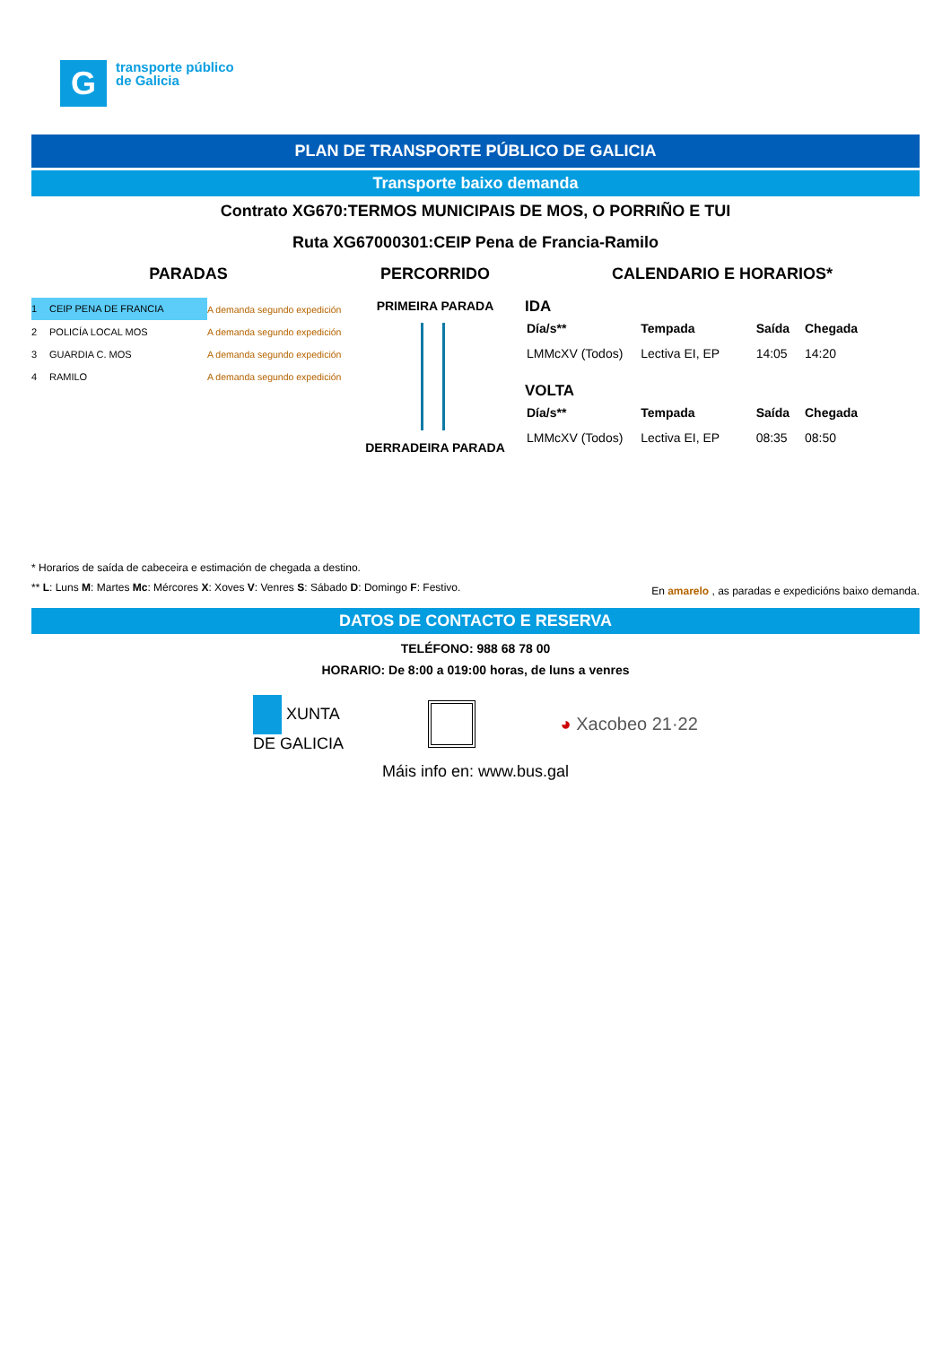G
transporte público
de Galicia
PLAN DE TRANSPORTE PÚBLICO DE GALICIA
Transporte baixo demanda
Contrato XG670:TERMOS MUNICIPAIS DE MOS, O PORRIÑO E TUI
Ruta XG67000301:CEIP Pena de Francia-Ramilo
PARADAS
1 CEIP PENA DE FRANCIA A demanda segundo expedición
2 POLICÍA LOCAL MOS A demanda segundo expedición
3 GUARDIA C. MOS A demanda segundo expedición
4 RAMILO A demanda segundo expedición
PERCORRIDO
PRIMEIRA PARADA
DERRADEIRA PARADA
CALENDARIO E HORARIOS*
IDA
| Día/s** | Tempada | Saída | Chegada |
| --- | --- | --- | --- |
| LMMcXV (Todos) | Lectiva EI, EP | 14:05 | 14:20 |
VOLTA
| Día/s** | Tempada | Saída | Chegada |
| --- | --- | --- | --- |
| LMMcXV (Todos) | Lectiva EI, EP | 08:35 | 08:50 |
* Horarios de saída de cabeceira e estimación de chegada a destino.
** L: Luns M: Martes Mc: Mércores X: Xoves V: Venres S: Sábado D: Domingo F: Festivo. En amarelo , as paradas e expedicións baixo demanda.
DATOS DE CONTACTO E RESERVA
TELÉFONO: 988 68 78 00
HORARIO: De 8:00 a 019:00 horas, de luns a venres
XUNTA
DE GALICIA ◕ Xacobeo 21·22
Máis info en: www.bus.gal